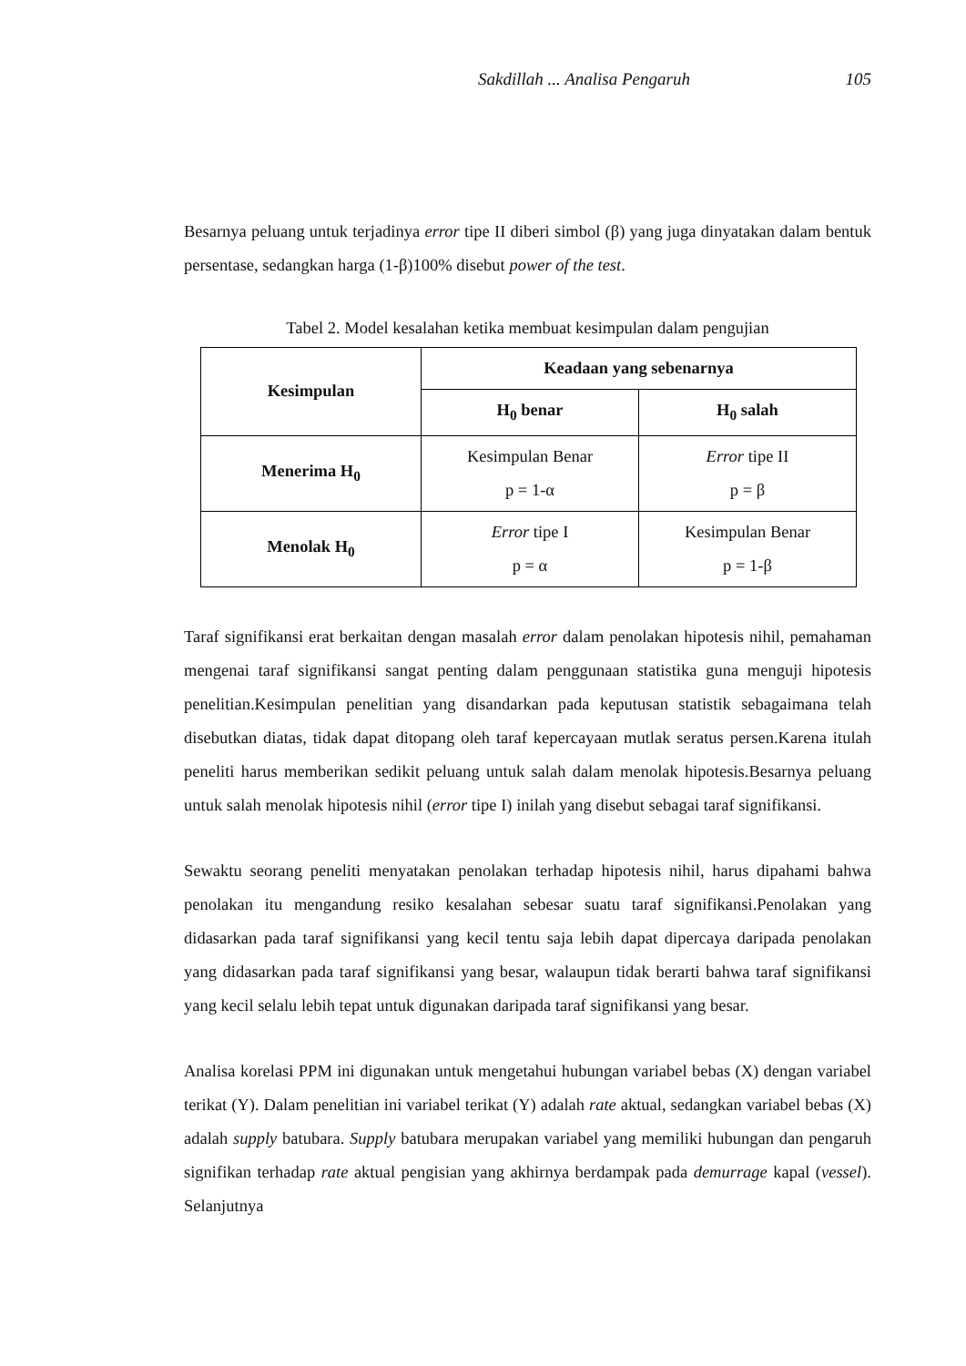Sakdillah ... Analisa Pengaruh 105
Besarnya peluang untuk terjadinya error tipe II diberi simbol (β) yang juga dinyatakan dalam bentuk persentase, sedangkan harga (1-β)100% disebut power of the test.
Tabel 2. Model kesalahan ketika membuat kesimpulan dalam pengujian
| Kesimpulan | Keadaan yang sebenarnya | |
| --- | --- | --- |
| | H<sub>0</sub> benar | H<sub>0</sub> salah |
| Menerima H<sub>0</sub> | Kesimpulan Benar p = 1-α | Error tipe II p = β |
| Menolak H<sub>0</sub> | Error tipe I p = α | Kesimpulan Benar p = 1-β |
Taraf signifikansi erat berkaitan dengan masalah error dalam penolakan hipotesis nihil, pemahaman mengenai taraf signifikansi sangat penting dalam penggunaan statistika guna menguji hipotesis penelitian.Kesimpulan penelitian yang disandarkan pada keputusan statistik sebagaimana telah disebutkan diatas, tidak dapat ditopang oleh taraf kepercayaan mutlak seratus persen.Karena itulah peneliti harus memberikan sedikit peluang untuk salah dalam menolak hipotesis.Besarnya peluang untuk salah menolak hipotesis nihil (error tipe I) inilah yang disebut sebagai taraf signifikansi.
Sewaktu seorang peneliti menyatakan penolakan terhadap hipotesis nihil, harus dipahami bahwa penolakan itu mengandung resiko kesalahan sebesar suatu taraf signifikansi.Penolakan yang didasarkan pada taraf signifikansi yang kecil tentu saja lebih dapat dipercaya daripada penolakan yang didasarkan pada taraf signifikansi yang besar, walaupun tidak berarti bahwa taraf signifikansi yang kecil selalu lebih tepat untuk digunakan daripada taraf signifikansi yang besar.
Analisa korelasi PPM ini digunakan untuk mengetahui hubungan variabel bebas (X) dengan variabel terikat (Y). Dalam penelitian ini variabel terikat (Y) adalah rate aktual, sedangkan variabel bebas (X) adalah supply batubara. Supply batubara merupakan variabel yang memiliki hubungan dan pengaruh signifikan terhadap rate aktual pengisian yang akhirnya berdampak pada demurrage kapal (vessel). Selanjutnya